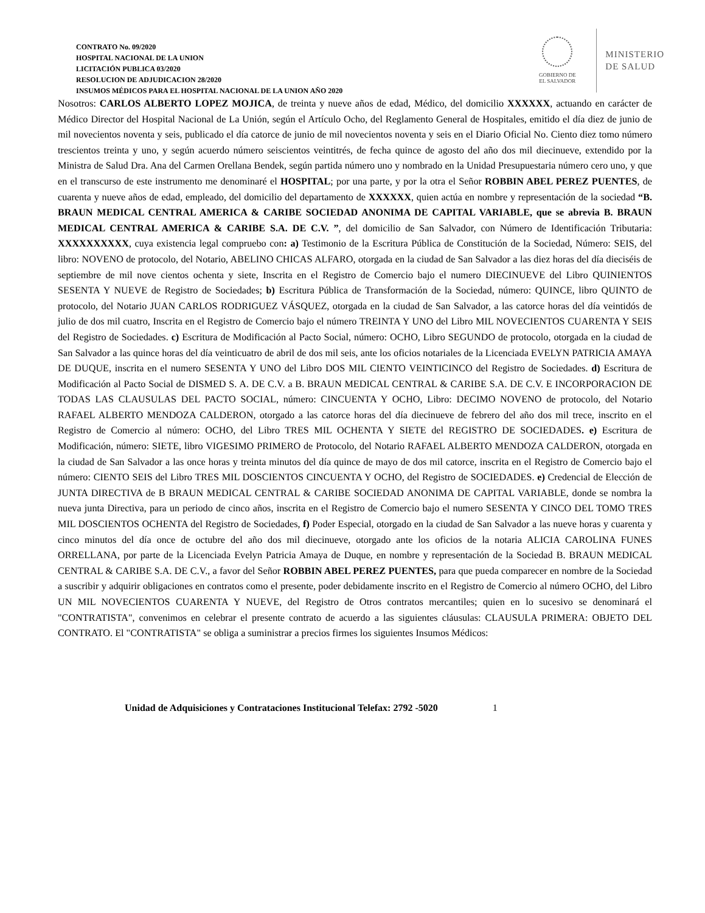CONTRATO No. 09/2020
HOSPITAL NACIONAL DE LA UNION
LICITACIÓN PUBLICA 03/2020
RESOLUCION DE ADJUDICACION 28/2020
INSUMOS MÉDICOS PARA EL HOSPITAL NACIONAL DE LA UNION AÑO 2020
GOBIERNO DE
EL SALVADOR
MINISTERIO
DE SALUD
Nosotros: CARLOS ALBERTO LOPEZ MOJICA, de treinta y nueve años de edad, Médico, del domicilio XXXXXX, actuando en carácter de Médico Director del Hospital Nacional de La Unión, según el Artículo Ocho, del Reglamento General de Hospitales, emitido el día diez de junio de mil novecientos noventa y seis, publicado el día catorce de junio de mil novecientos noventa y seis en el Diario Oficial No. Ciento diez tomo número trescientos treinta y uno, y según acuerdo número seiscientos veintitrés, de fecha quince de agosto del año dos mil diecinueve, extendido por la Ministra de Salud Dra. Ana del Carmen Orellana Bendek, según partida número uno y nombrado en la Unidad Presupuestaria número cero uno, y que en el transcurso de este instrumento me denominaré el HOSPITAL; por una parte, y por la otra el Señor ROBBIN ABEL PEREZ PUENTES, de cuarenta y nueve años de edad, empleado, del domicilio del departamento de XXXXXX, quien actúa en nombre y representación de la sociedad “B. BRAUN MEDICAL CENTRAL AMERICA & CARIBE SOCIEDAD ANONIMA DE CAPITAL VARIABLE, que se abrevia B. BRAUN MEDICAL CENTRAL AMERICA & CARIBE S.A. DE C.V. ”, del domicilio de San Salvador, con Número de Identificación Tributaria: XXXXXXXXXX, cuya existencia legal compruebo con: a) Testimonio de la Escritura Pública de Constitución de la Sociedad, Número: SEIS, del libro: NOVENO de protocolo, del Notario, ABELINO CHICAS ALFARO, otorgada en la ciudad de San Salvador a las diez horas del día dieciséis de septiembre de mil nove cientos ochenta y siete, Inscrita en el Registro de Comercio bajo el numero DIECINUEVE del Libro QUINIENTOS SESENTA Y NUEVE de Registro de Sociedades; b) Escritura Pública de Transformación de la Sociedad, número: QUINCE, libro QUINTO de protocolo, del Notario JUAN CARLOS RODRIGUEZ VÁSQUEZ, otorgada en la ciudad de San Salvador, a las catorce horas del día veintidós de julio de dos mil cuatro, Inscrita en el Registro de Comercio bajo el número TREINTA Y UNO del Libro MIL NOVECIENTOS CUARENTA Y SEIS del Registro de Sociedades. c) Escritura de Modificación al Pacto Social, número: OCHO, Libro SEGUNDO de protocolo, otorgada en la ciudad de San Salvador a las quince horas del día veinticuatro de abril de dos mil seis, ante los oficios notariales de la Licenciada EVELYN PATRICIA AMAYA DE DUQUE, inscrita en el numero SESENTA Y UNO del Libro DOS MIL CIENTO VEINTICINCO del Registro de Sociedades. d) Escritura de Modificación al Pacto Social de DISMED S. A. DE C.V. a B. BRAUN MEDICAL CENTRAL & CARIBE S.A. DE C.V. E INCORPORACION DE TODAS LAS CLAUSULAS DEL PACTO SOCIAL, número: CINCUENTA Y OCHO, Libro: DECIMO NOVENO de protocolo, del Notario RAFAEL ALBERTO MENDOZA CALDERON, otorgado a las catorce horas del día diecinueve de febrero del año dos mil trece, inscrito en el Registro de Comercio al número: OCHO, del Libro TRES MIL OCHENTA Y SIETE del REGISTRO DE SOCIEDADES. e) Escritura de Modificación, número: SIETE, libro VIGESIMO PRIMERO de Protocolo, del Notario RAFAEL ALBERTO MENDOZA CALDERON, otorgada en la ciudad de San Salvador a las once horas y treinta minutos del día quince de mayo de dos mil catorce, inscrita en el Registro de Comercio bajo el número: CIENTO SEIS del Libro TRES MIL DOSCIENTOS CINCUENTA Y OCHO, del Registro de SOCIEDADES. e) Credencial de Elección de JUNTA DIRECTIVA de B BRAUN MEDICAL CENTRAL & CARIBE SOCIEDAD ANONIMA DE CAPITAL VARIABLE, donde se nombra la nueva junta Directiva, para un periodo de cinco años, inscrita en el Registro de Comercio bajo el numero SESENTA Y CINCO DEL TOMO TRES MIL DOSCIENTOS OCHENTA del Registro de Sociedades, f) Poder Especial, otorgado en la ciudad de San Salvador a las nueve horas y cuarenta y cinco minutos del día once de octubre del año dos mil diecinueve, otorgado ante los oficios de la notaria ALICIA CAROLINA FUNES ORRELLANA, por parte de la Licenciada Evelyn Patricia Amaya de Duque, en nombre y representación de la Sociedad B. BRAUN MEDICAL CENTRAL & CARIBE S.A. DE C.V., a favor del Señor ROBBIN ABEL PEREZ PUENTES, para que pueda comparecer en nombre de la Sociedad a suscribir y adquirir obligaciones en contratos como el presente, poder debidamente inscrito en el Registro de Comercio al número OCHO, del Libro UN MIL NOVECIENTOS CUARENTA Y NUEVE, del Registro de Otros contratos mercantiles; quien en lo sucesivo se denominará el "CONTRATISTA", convenimos en celebrar el presente contrato de acuerdo a las siguientes cláusulas: CLAUSULA PRIMERA: OBJETO DEL CONTRATO. El "CONTRATISTA" se obliga a suministrar a precios firmes los siguientes Insumos Médicos:
Unidad de Adquisiciones y Contrataciones Institucional Telefax: 2792 -5020 1